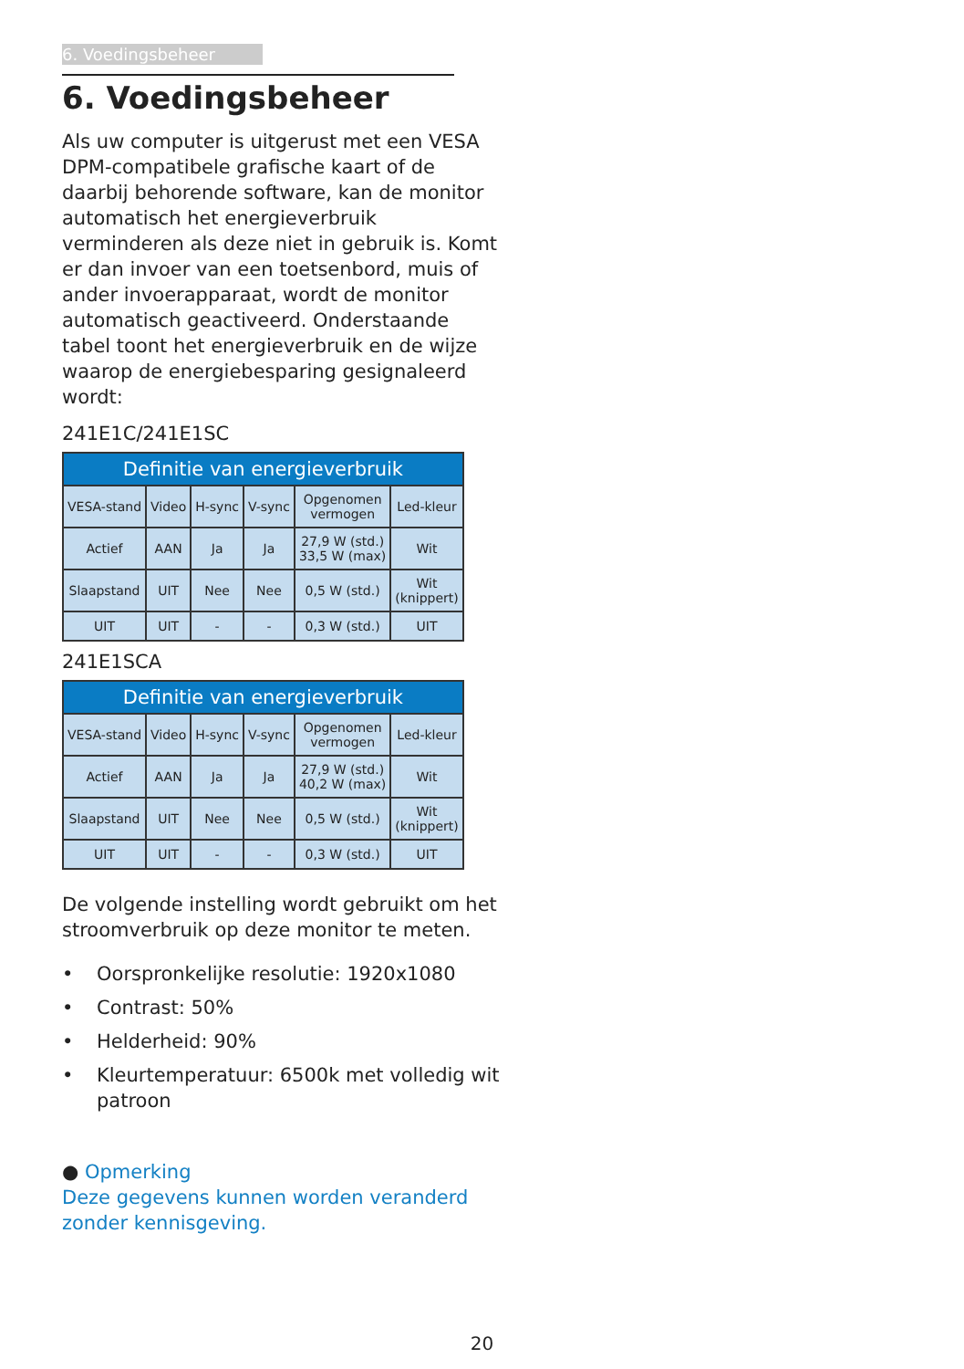6. Voedingsbeheer
6. Voedingsbeheer
Als uw computer is uitgerust met een VESA DPM-compatibele grafische kaart of de daarbij behorende software, kan de monitor automatisch het energieverbruik verminderen als deze niet in gebruik is. Komt er dan invoer van een toetsenbord, muis of ander invoerapparaat, wordt de monitor automatisch geactiveerd. Onderstaande tabel toont het energieverbruik en de wijze waarop de energiebesparing gesignaleerd wordt:
241E1C/241E1SC
| Definitie van energieverbruik | | | | | |
| --- | --- | --- | --- | --- | --- |
| VESA-stand | Video | H-sync | V-sync | Opgenomen vermogen | Led-kleur |
| Actief | AAN | Ja | Ja | 27,9 W (std.) 33,5 W (max) | Wit |
| Slaapstand | UIT | Nee | Nee | 0,5 W (std.) | Wit (knippert) |
| UIT | UIT | - | - | 0,3 W (std.) | UIT |
241E1SCA
| Definitie van energieverbruik | | | | | |
| --- | --- | --- | --- | --- | --- |
| VESA-stand | Video | H-sync | V-sync | Opgenomen vermogen | Led-kleur |
| Actief | AAN | Ja | Ja | 27,9 W (std.) 40,2 W (max) | Wit |
| Slaapstand | UIT | Nee | Nee | 0,5 W (std.) | Wit (knippert) |
| UIT | UIT | - | - | 0,3 W (std.) | UIT |
De volgende instelling wordt gebruikt om het stroomverbruik op deze monitor te meten.
• Oorspronkelijke resolutie: 1920x1080
• Contrast: 50%
• Helderheid: 90%
• Kleurtemperatuur: 6500k met volledig wit patroon
● Opmerking
Deze gegevens kunnen worden veranderd zonder kennisgeving.
20